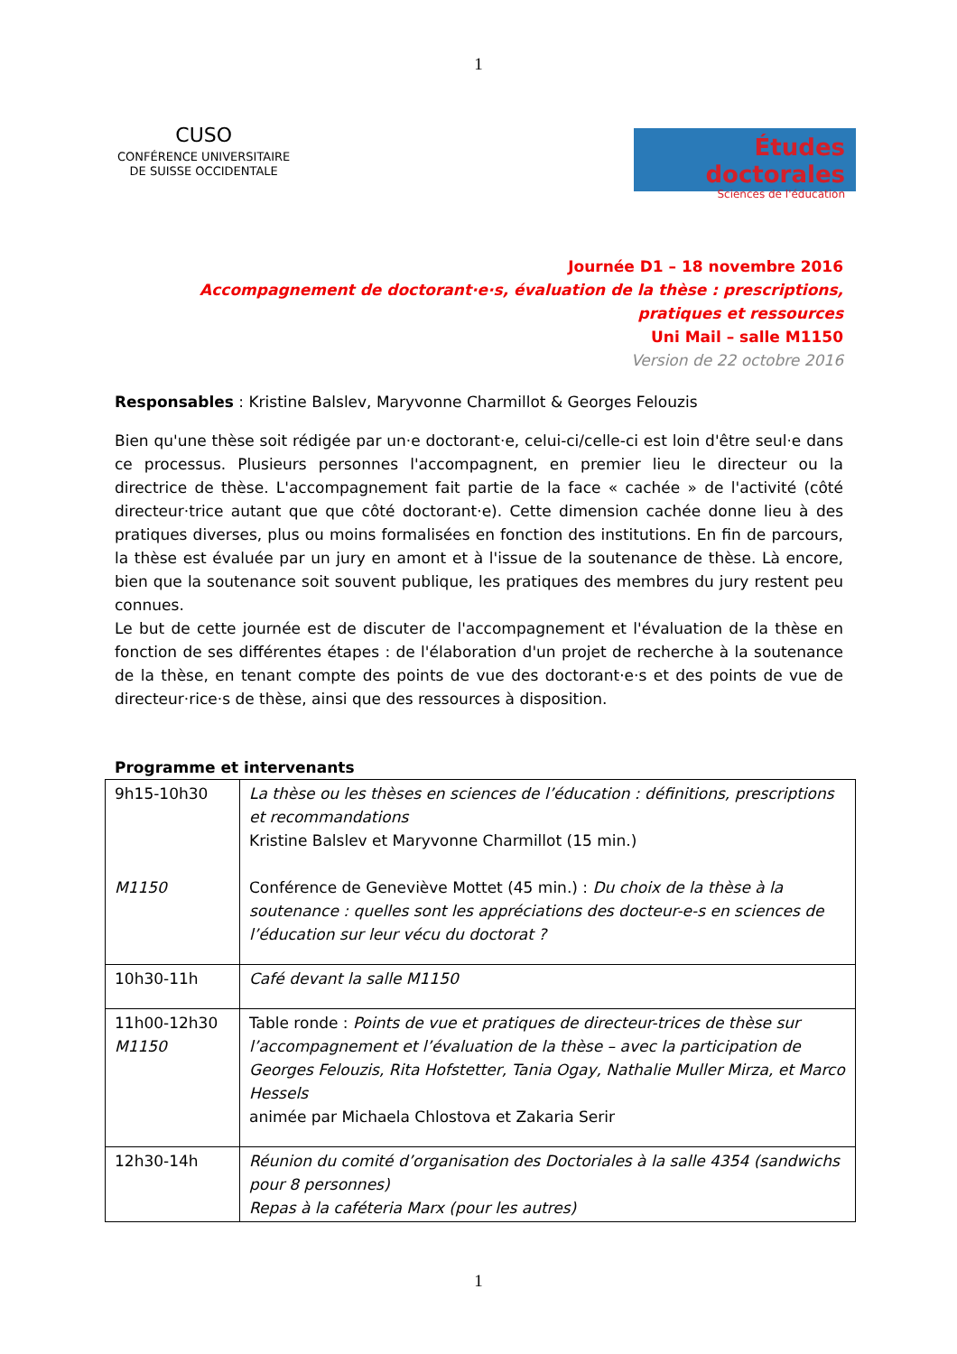1
CUSO
CONFÉRENCE UNIVERSITAIRE
DE SUISSE OCCIDENTALE
Études doctorales
Sciences de l'éducation
Journée D1 – 18 novembre 2016
Accompagnement de doctorant·e·s, évaluation de la thèse : prescriptions, pratiques et ressources
Uni Mail – salle M1150
Version de 22 octobre 2016
Responsables : Kristine Balslev, Maryvonne Charmillot & Georges Felouzis
Bien qu'une thèse soit rédigée par un·e doctorant·e, celui-ci/celle-ci est loin d'être seul·e dans ce processus. Plusieurs personnes l'accompagnent, en premier lieu le directeur ou la directrice de thèse. L'accompagnement fait partie de la face « cachée » de l'activité (côté directeur·trice autant que que côté doctorant·e). Cette dimension cachée donne lieu à des pratiques diverses, plus ou moins formalisées en fonction des institutions. En fin de parcours, la thèse est évaluée par un jury en amont et à l'issue de la soutenance de thèse. Là encore, bien que la soutenance soit souvent publique, les pratiques des membres du jury restent peu connues.
Le but de cette journée est de discuter de l'accompagnement et l'évaluation de la thèse en fonction de ses différentes étapes : de l'élaboration d'un projet de recherche à la soutenance de la thèse, en tenant compte des points de vue des doctorant·e·s et des points de vue de directeur·rice·s de thèse, ainsi que des ressources à disposition.
Programme et intervenants
| 9h15-10h30 M1150 | La thèse ou les thèses en sciences de l’éducation : définitions, prescriptions et recommandations Kristine Balslev et Maryvonne Charmillot (15 min.) Conférence de Geneviève Mottet (45 min.) : Du choix de la thèse à la soutenance : quelles sont les appréciations des docteur-e-s en sciences de l’éducation sur leur vécu du doctorat ? |
| 10h30-11h | Café devant la salle M1150 |
| 11h00-12h30 M1150 | Table ronde : Points de vue et pratiques de directeur-trices de thèse sur l’accompagnement et l’évaluation de la thèse – avec la participation de Georges Felouzis, Rita Hofstetter, Tania Ogay, Nathalie Muller Mirza, et Marco Hessels animée par Michaela Chlostova et Zakaria Serir |
| 12h30-14h | Réunion du comité d’organisation des Doctoriales à la salle 4354 (sandwichs pour 8 personnes) Repas à la caféteria Marx (pour les autres) |
1